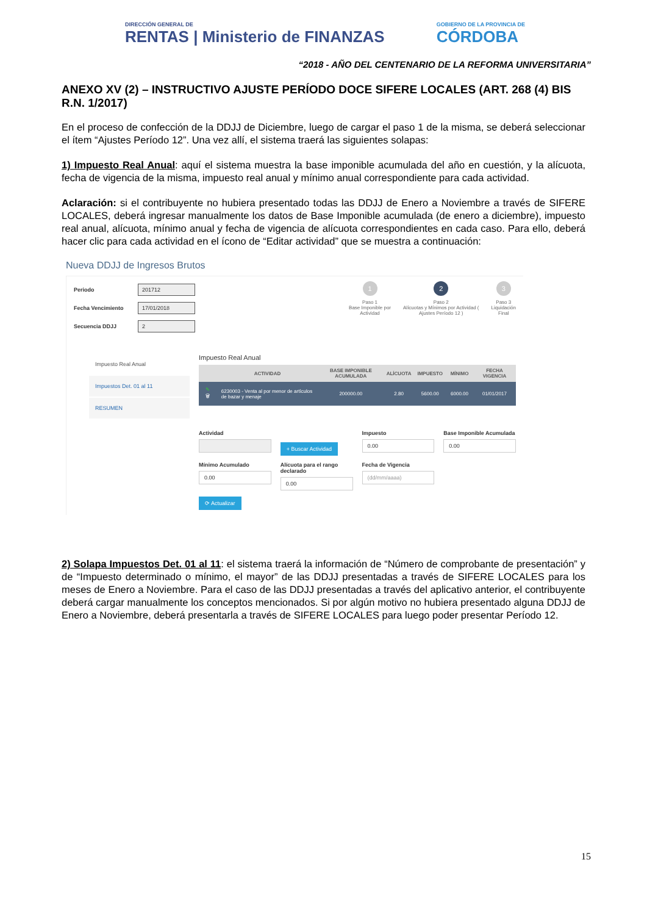DIRECCIÓN GENERAL DE
RENTAS | Ministerio de FINANZAS
GOBIERNO DE LA PROVINCIA DE
CÓRDOBA
“2018 - AÑO DEL CENTENARIO DE LA REFORMA UNIVERSITARIA”
ANEXO XV (2) – INSTRUCTIVO AJUSTE PERÍODO DOCE SIFERE LOCALES (ART. 268 (4) BIS R.N. 1/2017)
En el proceso de confección de la DDJJ de Diciembre, luego de cargar el paso 1 de la misma, se deberá seleccionar el ítem “Ajustes Período 12”. Una vez allí, el sistema traerá las siguientes solapas:
1) Impuesto Real Anual: aquí el sistema muestra la base imponible acumulada del año en cuestión, y la alícuota, fecha de vigencia de la misma, impuesto real anual y mínimo anual correspondiente para cada actividad.
Aclaración: si el contribuyente no hubiera presentado todas las DDJJ de Enero a Noviembre a través de SIFERE LOCALES, deberá ingresar manualmente los datos de Base Imponible acumulada (de enero a diciembre), impuesto real anual, alícuota, mínimo anual y fecha de vigencia de alícuota correspondientes en cada caso. Para ello, deberá hacer clic para cada actividad en el ícono de “Editar actividad” que se muestra a continuación:
Nueva DDJJ de Ingresos Brutos
Periodo 201712
Fecha Vencimiento 17/01/2018
Secuencia DDJJ 2
1
Paso 1
Base Imponible por
Actividad
2
Paso 2
Alícuotas y Mínimos por Actividad (
Ajustes Período 12 )
3
Paso 3
Liquidación
Final
Impuesto Real Anual
Impuestos Det. 01 al 11
RESUMEN
Impuesto Real Anual
| | ACTIVIDAD | BASE IMPONIBLE ACUMULADA | ALÍCUOTA | IMPUESTO | MÍNIMO | FECHA VIGENCIA |
| --- | --- | --- | --- | --- | --- | --- |
| ✎ 🗑 | 6230003 - Venta al por menor de artículos de bazar y menaje | 200000.00 | 2.80 | 5600.00 | 6000.00 | 01/01/2017 |
Actividad
+ Buscar Actividad
Impuesto
0.00
Base Imponible Acumulada
0.00
Mínimo Acumulado
0.00
Alícuota para el rango declarado
0.00
Fecha de Vigencia
(dd/mm/aaaa)
⟳ Actualizar
2) Solapa Impuestos Det. 01 al 11: el sistema traerá la información de “Número de comprobante de presentación” y de “Impuesto determinado o mínimo, el mayor” de las DDJJ presentadas a través de SIFERE LOCALES para los meses de Enero a Noviembre. Para el caso de las DDJJ presentadas a través del aplicativo anterior, el contribuyente deberá cargar manualmente los conceptos mencionados. Si por algún motivo no hubiera presentado alguna DDJJ de Enero a Noviembre, deberá presentarla a través de SIFERE LOCALES para luego poder presentar Período 12.
15